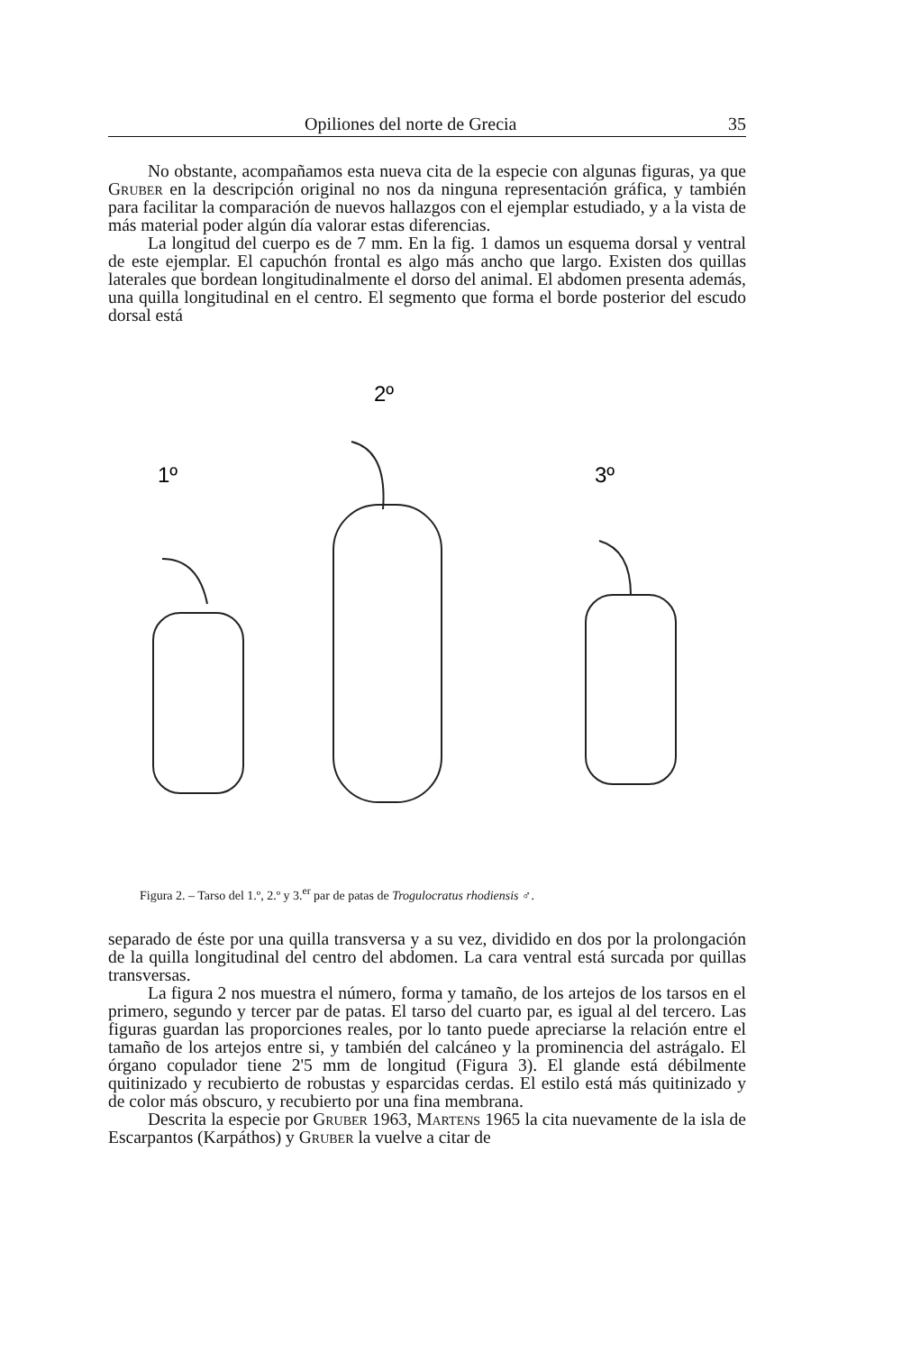Opiliones del norte de Grecia 35
No obstante, acompañamos esta nueva cita de la especie con algunas figuras, ya que Gruber en la descripción original no nos da ninguna representación gráfica, y también para facilitar la comparación de nuevos hallazgos con el ejemplar estudiado, y a la vista de más material poder algún día valorar estas diferencias.
La longitud del cuerpo es de 7 mm. En la fig. 1 damos un esquema dorsal y ventral de este ejemplar. El capuchón frontal es algo más ancho que largo. Existen dos quillas laterales que bordean longitudinalmente el dorso del animal. El abdomen presenta además, una quilla longitudinal en el centro. El segmento que forma el borde posterior del escudo dorsal está
2º
1º
3º
Figura 2. – Tarso del 1.º, 2.º y 3.<sup>er</sup> par de patas de Trogulocratus rhodiensis ♂.
separado de éste por una quilla transversa y a su vez, dividido en dos por la prolongación de la quilla longitudinal del centro del abdomen. La cara ventral está surcada por quillas transversas.
La figura 2 nos muestra el número, forma y tamaño, de los artejos de los tarsos en el primero, segundo y tercer par de patas. El tarso del cuarto par, es igual al del tercero. Las figuras guardan las proporciones reales, por lo tanto puede apreciarse la relación entre el tamaño de los artejos entre si, y también del calcáneo y la prominencia del astrágalo. El órgano copulador tiene 2'5 mm de longitud (Figura 3). El glande está débilmente quitinizado y recubierto de robustas y esparcidas cerdas. El estilo está más quitinizado y de color más obscuro, y recubierto por una fina membrana.
Descrita la especie por Gruber 1963, Martens 1965 la cita nuevamente de la isla de Escarpantos (Karpáthos) y Gruber la vuelve a citar de